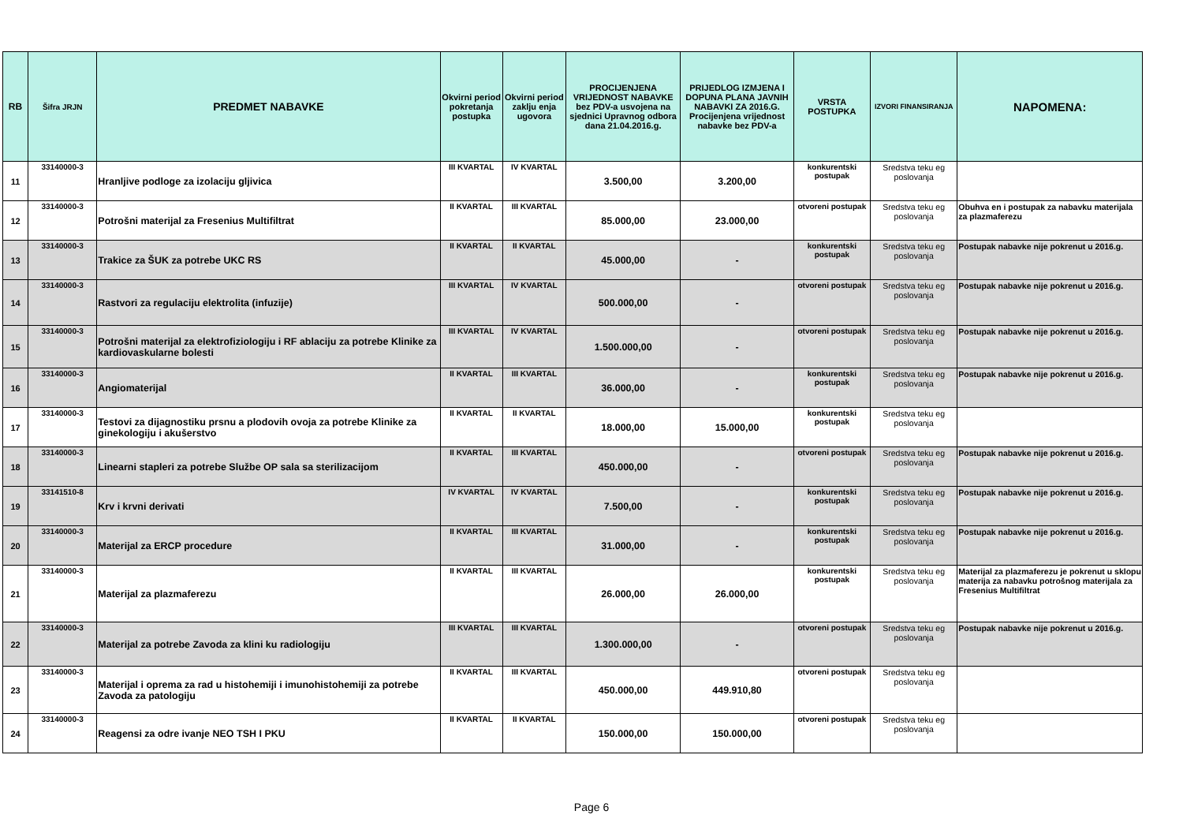| RB | Šifra JRJN | PREDMET NABAVKE | Okvirni period pokretanja postupka | Okvirni period zaklju enja ugovora | PROCIJENJENA VRIJEDNOST NABAVKE bez PDV-a usvojena na sjednici Upravnog odbora dana 21.04.2016.g. | PRIJEDLOG IZMJENA I DOPUNA PLANA JAVNIH NABAVKI ZA 2016.G. Procijenjena vrijednost nabavke bez PDV-a | VRSTA POSTUPKA | IZVORI FINANSIRANJA | NAPOMENA: |
| --- | --- | --- | --- | --- | --- | --- | --- | --- | --- |
| 11 | 33140000-3 | Hranljive podloge za izolaciju gljivica | III KVARTAL | IV KVARTAL | 3.500,00 | 3.200,00 | konkurentski postupak | Sredstva teku eg poslovanja | |
| 12 | 33140000-3 | Potrošni materijal za Fresenius Multifiltrat | II KVARTAL | III KVARTAL | 85.000,00 | 23.000,00 | otvoreni postupak | Sredstva teku eg poslovanja | Obuhva en i postupak za nabavku materijala za plazmaferezu |
| 13 | 33140000-3 | Trakice za ŠUK za potrebe UKC RS | II KVARTAL | II KVARTAL | 45.000,00 | - | konkurentski postupak | Sredstva teku eg poslovanja | Postupak nabavke nije pokrenut u 2016.g. |
| 14 | 33140000-3 | Rastvori za regulaciju elektrolita (infuzije) | III KVARTAL | IV KVARTAL | 500.000,00 | - | otvoreni postupak | Sredstva teku eg poslovanja | Postupak nabavke nije pokrenut u 2016.g. |
| 15 | 33140000-3 | Potrošni materijal za elektrofiziologiju i RF ablaciju za potrebe Klinike za kardiovaskularne bolesti | III KVARTAL | IV KVARTAL | 1.500.000,00 | - | otvoreni postupak | Sredstva teku eg poslovanja | Postupak nabavke nije pokrenut u 2016.g. |
| 16 | 33140000-3 | Angiomaterijal | II KVARTAL | III KVARTAL | 36.000,00 | - | konkurentski postupak | Sredstva teku eg poslovanja | Postupak nabavke nije pokrenut u 2016.g. |
| 17 | 33140000-3 | Testovi za dijagnostiku prsnu a plodovih ovoja za potrebe Klinike za ginekologiju i akušerstvo | II KVARTAL | II KVARTAL | 18.000,00 | 15.000,00 | konkurentski postupak | Sredstva teku eg poslovanja | |
| 18 | 33140000-3 | Linearni stapleri za potrebe Službe OP sala sa sterilizacijom | II KVARTAL | III KVARTAL | 450.000,00 | - | otvoreni postupak | Sredstva teku eg poslovanja | Postupak nabavke nije pokrenut u 2016.g. |
| 19 | 33141510-8 | Krv i krvni derivati | IV KVARTAL | IV KVARTAL | 7.500,00 | - | konkurentski postupak | Sredstva teku eg poslovanja | Postupak nabavke nije pokrenut u 2016.g. |
| 20 | 33140000-3 | Materijal za ERCP procedure | II KVARTAL | III KVARTAL | 31.000,00 | - | konkurentski postupak | Sredstva teku eg poslovanja | Postupak nabavke nije pokrenut u 2016.g. |
| 21 | 33140000-3 | Materijal za plazmaferezu | II KVARTAL | III KVARTAL | 26.000,00 | 26.000,00 | konkurentski postupak | Sredstva teku eg poslovanja | Materijal za plazmaferezu je pokrenut u sklopu materija za nabavku potrošnog materijala za Fresenius Multifiltrat |
| 22 | 33140000-3 | Materijal za potrebe Zavoda za klini ku radiologiju | III KVARTAL | III KVARTAL | 1.300.000,00 | - | otvoreni postupak | Sredstva teku eg poslovanja | Postupak nabavke nije pokrenut u 2016.g. |
| 23 | 33140000-3 | Materijal i oprema za rad u histohemiji i imunohistohemiji za potrebe Zavoda za patologiju | II KVARTAL | III KVARTAL | 450.000,00 | 449.910,80 | otvoreni postupak | Sredstva teku eg poslovanja | |
| 24 | 33140000-3 | Reagensi za odre ivanje NEO TSH I PKU | II KVARTAL | II KVARTAL | 150.000,00 | 150.000,00 | otvoreni postupak | Sredstva teku eg poslovanja | |
Page 6